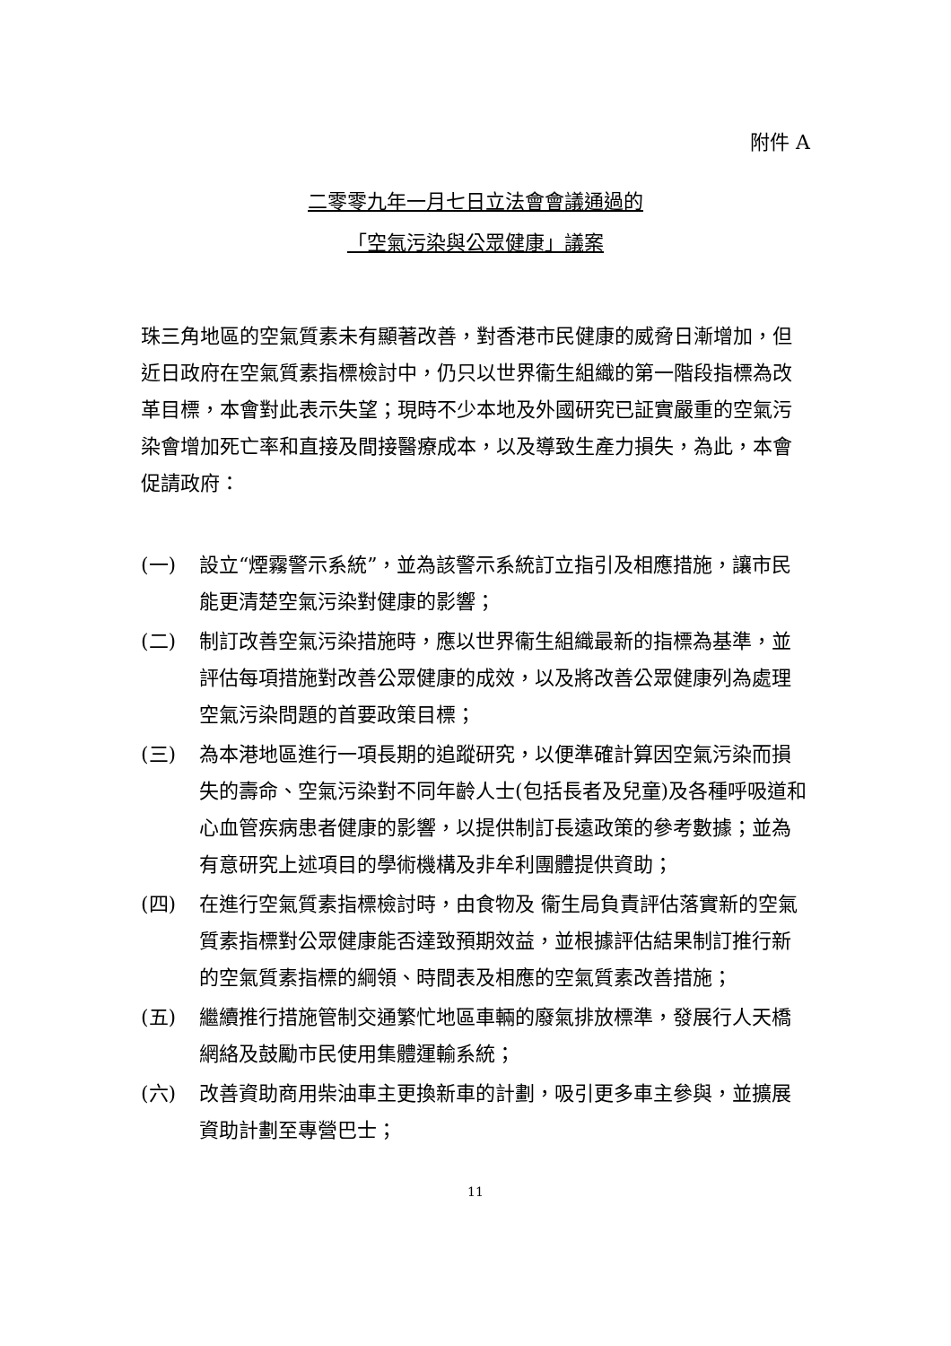附件 A
二零零九年一月七日立法會會議通過的
「空氣污染與公眾健康」議案
珠三角地區的空氣質素未有顯著改善，對香港市民健康的威脅日漸增加，但近日政府在空氣質素指標檢討中，仍只以世界衞生組織的第一階段指標為改革目標，本會對此表示失望；現時不少本地及外國研究已証實嚴重的空氣污染會增加死亡率和直接及間接醫療成本，以及導致生產力損失，為此，本會促請政府：
(一) 設立“煙霧警示系統”，並為該警示系統訂立指引及相應措施，讓市民能更清楚空氣污染對健康的影響；
(二) 制訂改善空氣污染措施時，應以世界衞生組織最新的指標為基準，並評估每項措施對改善公眾健康的成效，以及將改善公眾健康列為處理空氣污染問題的首要政策目標；
(三) 為本港地區進行一項長期的追蹤研究，以便準確計算因空氣污染而損失的壽命、空氣污染對不同年齡人士(包括長者及兒童)及各種呼吸道和心血管疾病患者健康的影響，以提供制訂長遠政策的參考數據；並為有意研究上述項目的學術機構及非牟利團體提供資助；
(四) 在進行空氣質素指標檢討時，由食物及 衞生局負責評估落實新的空氣質素指標對公眾健康能否達致預期效益，並根據評估結果制訂推行新的空氣質素指標的綱領、時間表及相應的空氣質素改善措施；
(五) 繼續推行措施管制交通繁忙地區車輛的廢氣排放標準，發展行人天橋網絡及鼓勵市民使用集體運輸系統；
(六) 改善資助商用柴油車主更換新車的計劃，吸引更多車主參與，並擴展資助計劃至專營巴士；
11